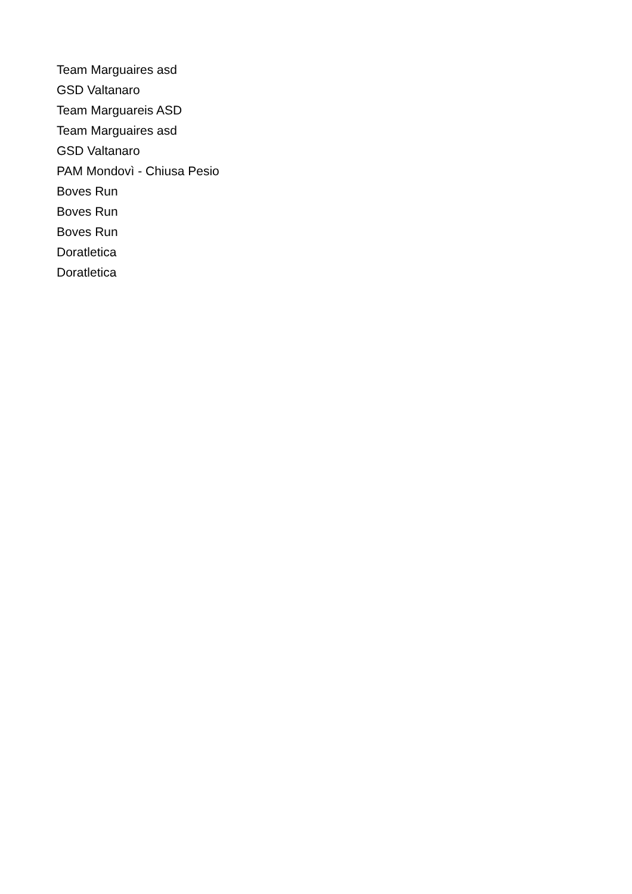Team Marguaires asd
GSD Valtanaro
Team Marguareis ASD
Team Marguaires asd
GSD Valtanaro
PAM Mondovì - Chiusa Pesio
Boves Run
Boves Run
Boves Run
Doratletica
Doratletica